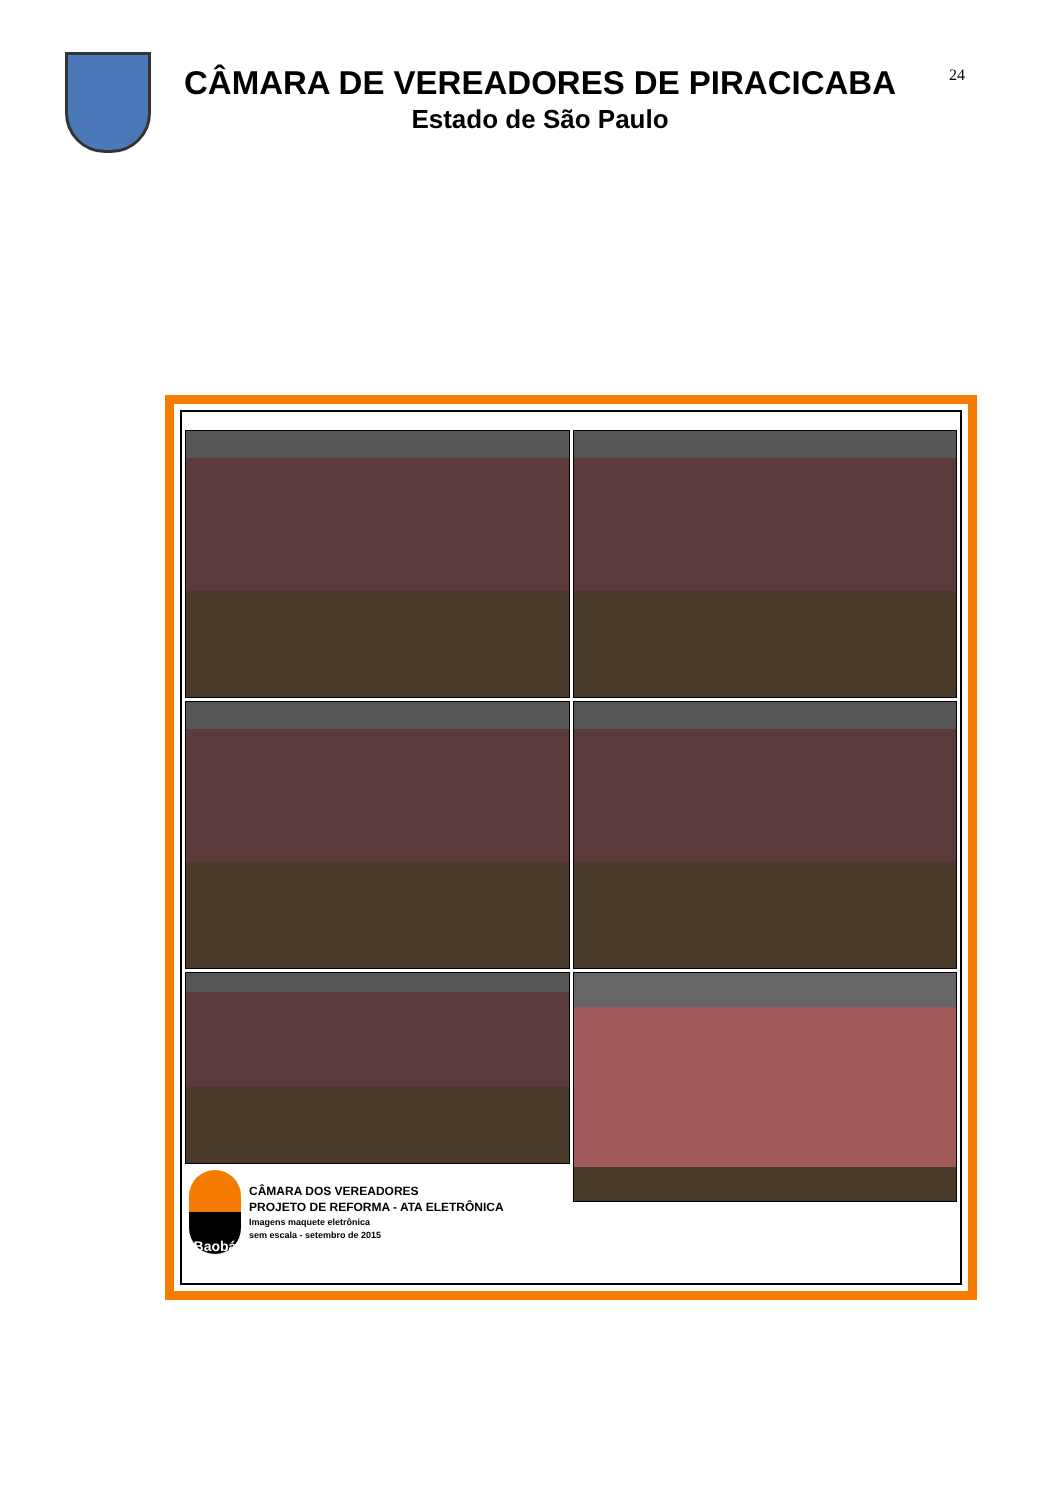CÂMARA DE VEREADORES DE PIRACICABA
Estado de São Paulo
24
Baobá
CÂMARA DOS VEREADORES
PROJETO DE REFORMA - ATA ELETRÔNICA
Imagens maquete eletrônica
sem escala - setembro de 2015